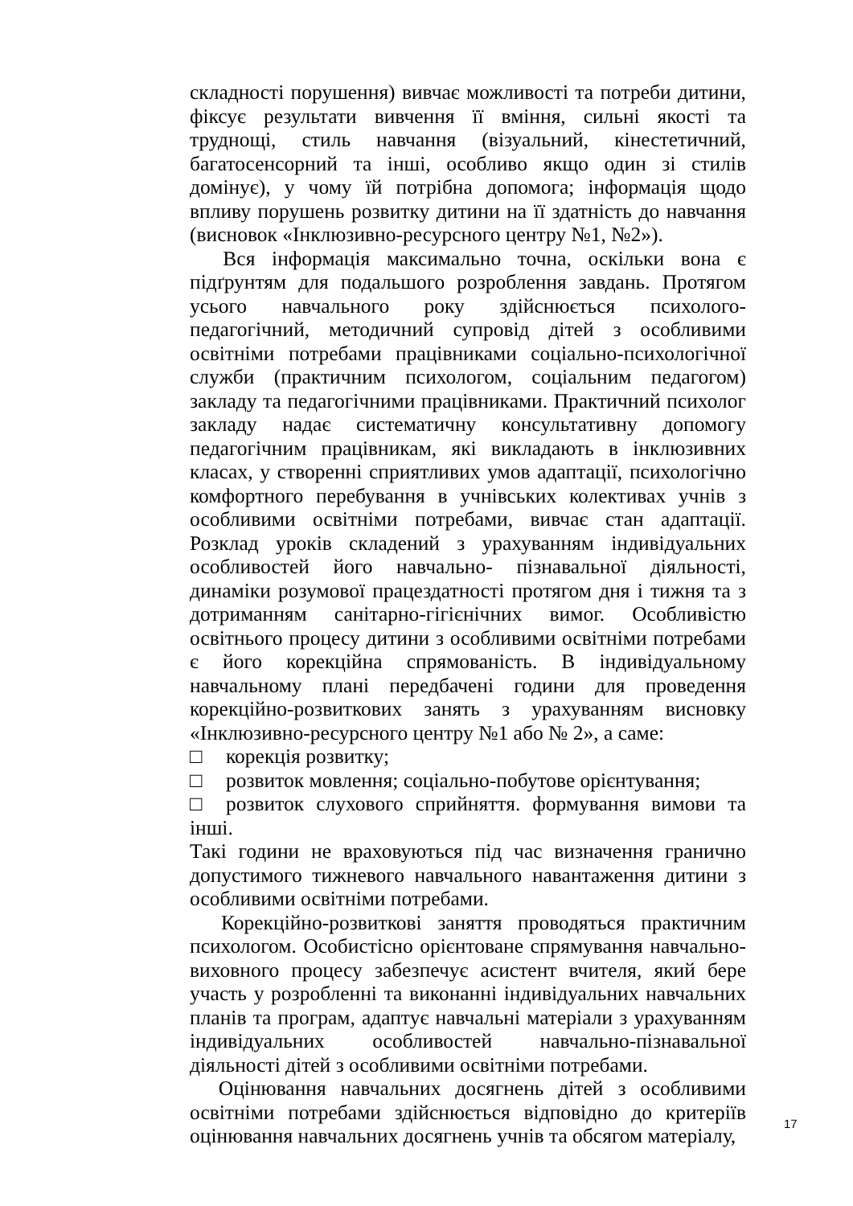складності порушення) вивчає можливості та потреби дитини, фіксує результати вивчення її вміння, сильні якості та труднощі, стиль навчання (візуальний, кінестетичний, багатосенсорний та інші, особливо якщо один зі стилів домінує), у чому їй потрібна допомога; інформація щодо впливу порушень розвитку дитини на її здатність до навчання (висновок «Інклюзивно-ресурсного центру №1, №2»).
Вся інформація максимально точна, оскільки вона є підґрунтям для подальшого розроблення завдань. Протягом усього навчального року здійснюється психолого-педагогічний, методичний супровід дітей з особливими освітніми потребами працівниками соціально-психологічної служби (практичним психологом, соціальним педагогом) закладу та педагогічними працівниками. Практичний психолог закладу надає систематичну консультативну допомогу педагогічним працівникам, які викладають в інклюзивних класах, у створенні сприятливих умов адаптації, психологічно комфортного перебування в учнівських колективах учнів з особливими освітніми потребами, вивчає стан адаптації. Розклад уроків складений з урахуванням індивідуальних особливостей його навчально- пізнавальної діяльності, динаміки розумової працездатності протягом дня і тижня та з дотриманням санітарно-гігієнічних вимог. Особливістю освітнього процесу дитини з особливими освітніми потребами є його корекційна спрямованість. В індивідуальному навчальному плані передбачені години для проведення корекційно-розвиткових занять з урахуванням висновку «Інклюзивно-ресурсного центру №1 або № 2», а саме:
□ корекція розвитку;
□ розвиток мовлення; соціально-побутове орієнтування;
□ розвиток слухового сприйняття. формування вимови та інші.
Такі години не враховуються під час визначення гранично допустимого тижневого навчального навантаження дитини з особливими освітніми потребами.
Корекційно-розвиткові заняття проводяться практичним психологом. Особистісно орієнтоване спрямування навчально-виховного процесу забезпечує асистент вчителя, який бере участь у розробленні та виконанні індивідуальних навчальних планів та програм, адаптує навчальні матеріали з урахуванням індивідуальних особливостей навчально-пізнавальної діяльності дітей з особливими освітніми потребами.
Оцінювання навчальних досягнень дітей з особливими освітніми потребами здійснюється відповідно до критеріїв оцінювання навчальних досягнень учнів та обсягом матеріалу,
17